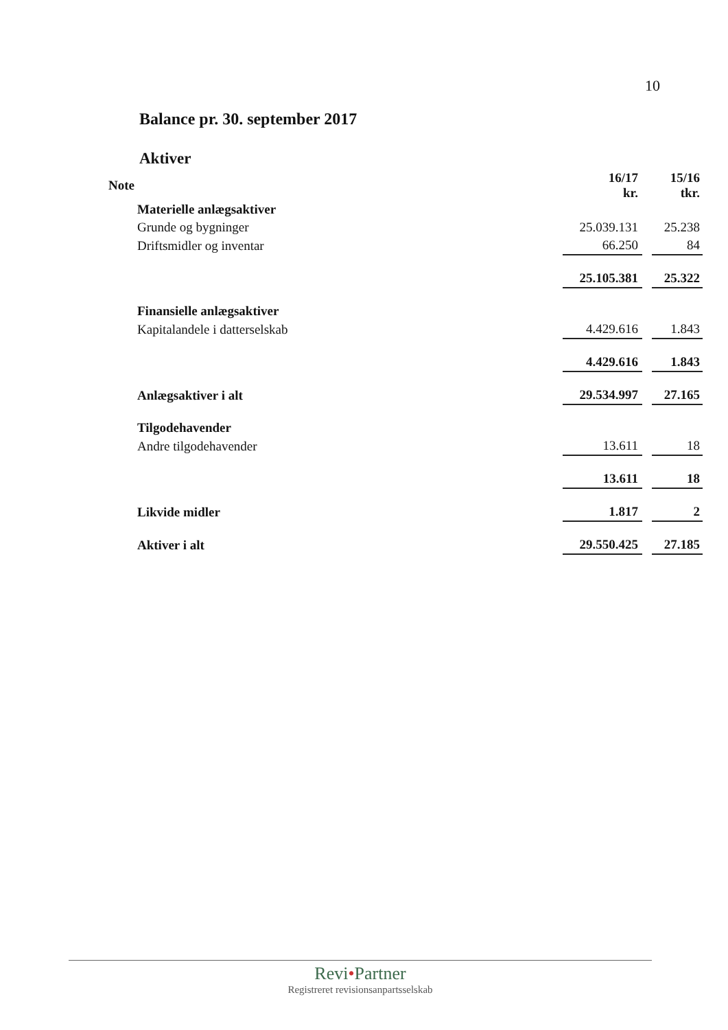10
Balance pr. 30. september 2017
Aktiver
| Note | | 16/17 kr. | | 15/16 tkr. |
| --- | --- | --- | --- | --- |
| | Materielle anlægsaktiver | | | |
| | Grunde og bygninger | 25.039.131 | | 25.238 |
| | Driftsmidler og inventar | 66.250 | | 84 |
| | | 25.105.381 | | 25.322 |
| | Finansielle anlægsaktiver | | | |
| | Kapitalandele i datterselskab | 4.429.616 | | 1.843 |
| | | 4.429.616 | | 1.843 |
| | Anlægsaktiver i alt | 29.534.997 | | 27.165 |
| | Tilgodehavender | | | |
| | Andre tilgodehavender | 13.611 | | 18 |
| | | 13.611 | | 18 |
| | Likvide midler | 1.817 | | 2 |
| | Aktiver i alt | 29.550.425 | | 27.185 |
Revi•Partner
Registreret revisionsanpartsselskab